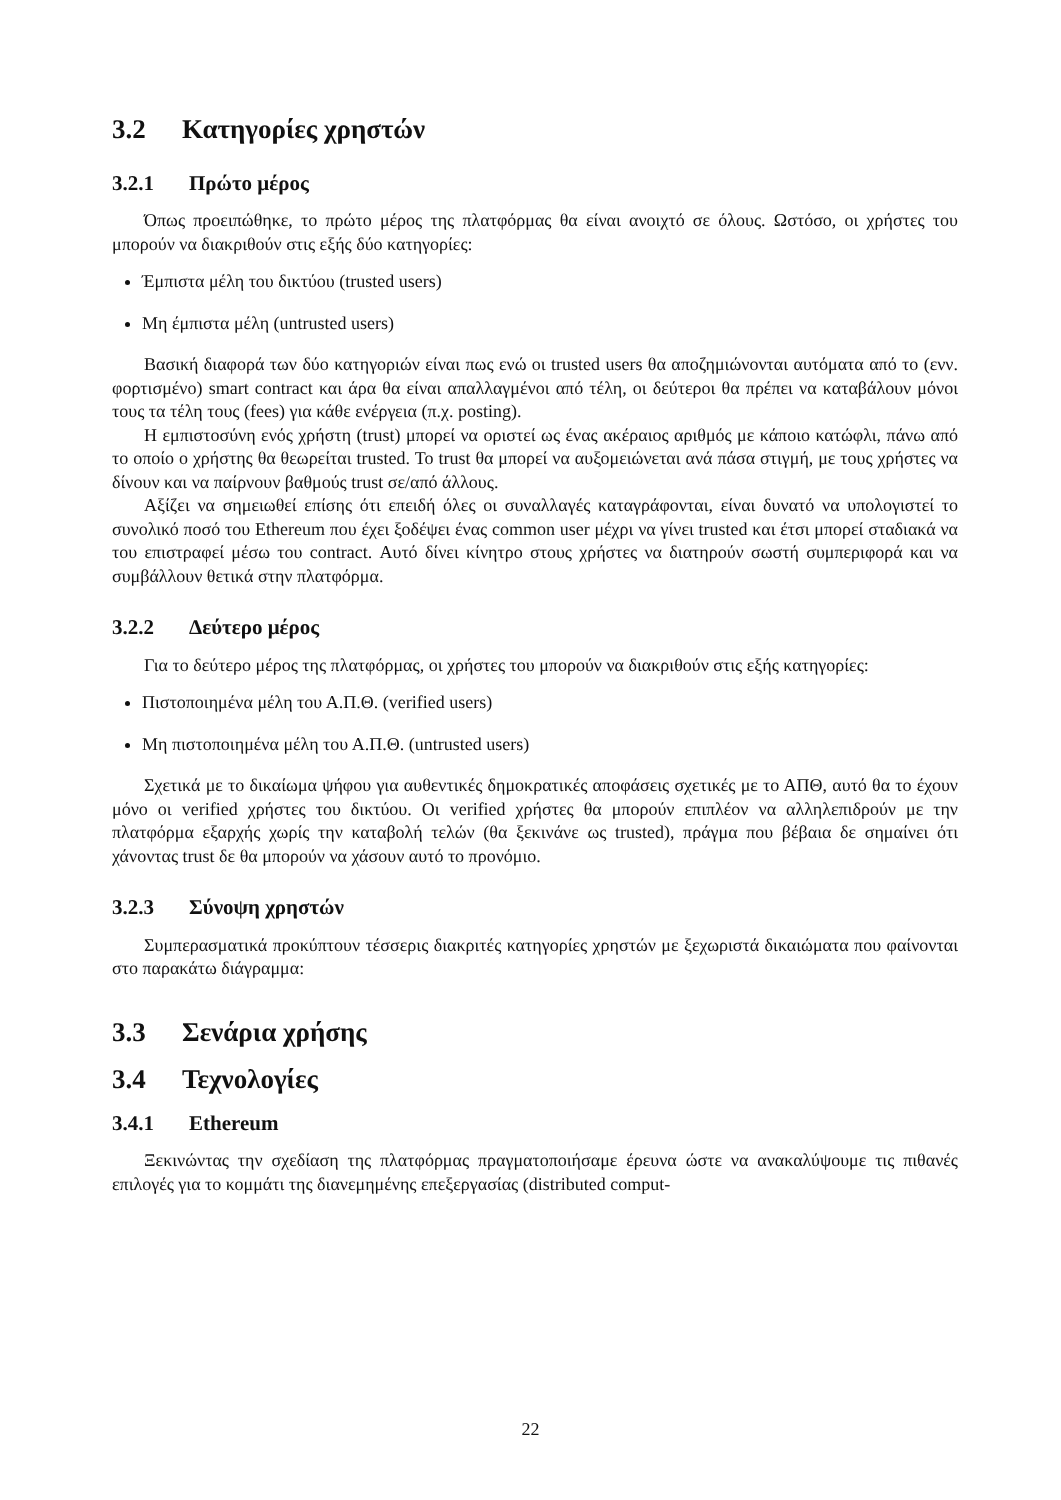3.2 Κατηγορίες χρηστών
3.2.1 Πρώτο μέρος
Όπως προειπώθηκε, το πρώτο μέρος της πλατφόρμας θα είναι ανοιχτό σε όλους. Ωστόσο, οι χρήστες του μπορούν να διακριθούν στις εξής δύο κατηγορίες:
Έμπιστα μέλη του δικτύου (trusted users)
Μη έμπιστα μέλη (untrusted users)
Βασική διαφορά των δύο κατηγοριών είναι πως ενώ οι trusted users θα αποζημιώνονται αυτόματα από το (ενν. φορτισμένο) smart contract και άρα θα είναι απαλλαγμένοι από τέλη, οι δεύτεροι θα πρέπει να καταβάλουν μόνοι τους τα τέλη τους (fees) για κάθε ενέργεια (π.χ. posting).
Η εμπιστοσύνη ενός χρήστη (trust) μπορεί να οριστεί ως ένας ακέραιος αριθμός με κάποιο κατώφλι, πάνω από το οποίο ο χρήστης θα θεωρείται trusted. Το trust θα μπορεί να αυξομειώνεται ανά πάσα στιγμή, με τους χρήστες να δίνουν και να παίρνουν βαθμούς trust σε/από άλλους.
Αξίζει να σημειωθεί επίσης ότι επειδή όλες οι συναλλαγές καταγράφονται, είναι δυνατό να υπολογιστεί το συνολικό ποσό του Ethereum που έχει ξοδέψει ένας common user μέχρι να γίνει trusted και έτσι μπορεί σταδιακά να του επιστραφεί μέσω του contract. Αυτό δίνει κίνητρο στους χρήστες να διατηρούν σωστή συμπεριφορά και να συμβάλλουν θετικά στην πλατφόρμα.
3.2.2 Δεύτερο μέρος
Για το δεύτερο μέρος της πλατφόρμας, οι χρήστες του μπορούν να διακριθούν στις εξής κατηγορίες:
Πιστοποιημένα μέλη του Α.Π.Θ. (verified users)
Μη πιστοποιημένα μέλη του Α.Π.Θ. (untrusted users)
Σχετικά με το δικαίωμα ψήφου για αυθεντικές δημοκρατικές αποφάσεις σχετικές με το ΑΠΘ, αυτό θα το έχουν μόνο οι verified χρήστες του δικτύου. Οι verified χρήστες θα μπορούν επιπλέον να αλληλεπιδρούν με την πλατφόρμα εξαρχής χωρίς την καταβολή τελών (θα ξεκινάνε ως trusted), πράγμα που βέβαια δε σημαίνει ότι χάνοντας trust δε θα μπορούν να χάσουν αυτό το προνόμιο.
3.2.3 Σύνοψη χρηστών
Συμπερασματικά προκύπτουν τέσσερις διακριτές κατηγορίες χρηστών με ξεχωριστά δικαιώματα που φαίνονται στο παρακάτω διάγραμμα:
3.3 Σενάρια χρήσης
3.4 Τεχνολογίες
3.4.1 Ethereum
Ξεκινώντας την σχεδίαση της πλατφόρμας πραγματοποιήσαμε έρευνα ώστε να ανακαλύψουμε τις πιθανές επιλογές για το κομμάτι της διανεμημένης επεξεργασίας (distributed comput-
22